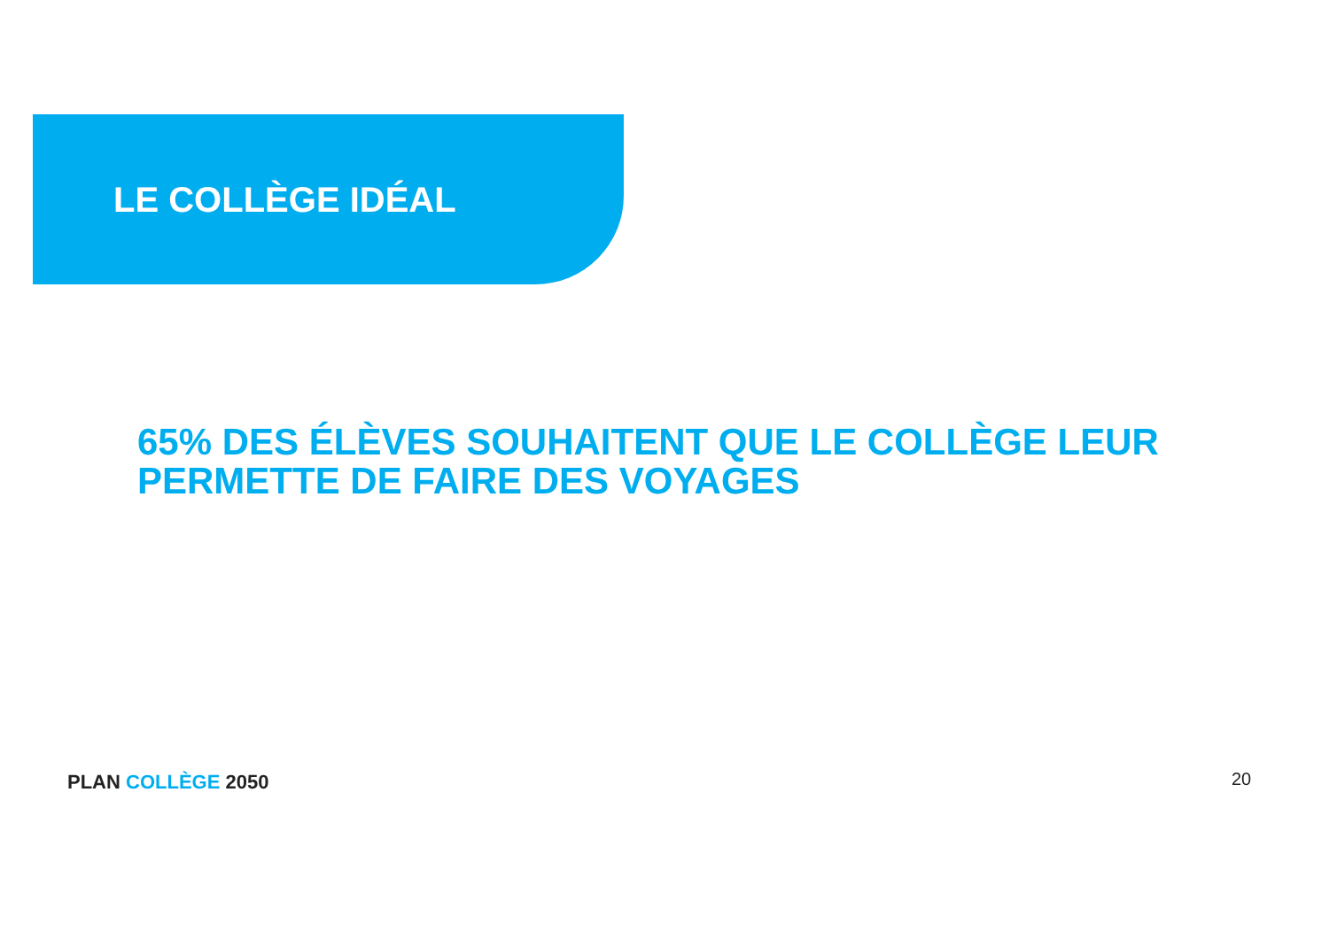LE COLLÈGE IDÉAL
65% DES ÉLÈVES SOUHAITENT QUE LE COLLÈGE LEUR PERMETTE DE FAIRE DES VOYAGES
PLAN COLLÈGE 2050 20